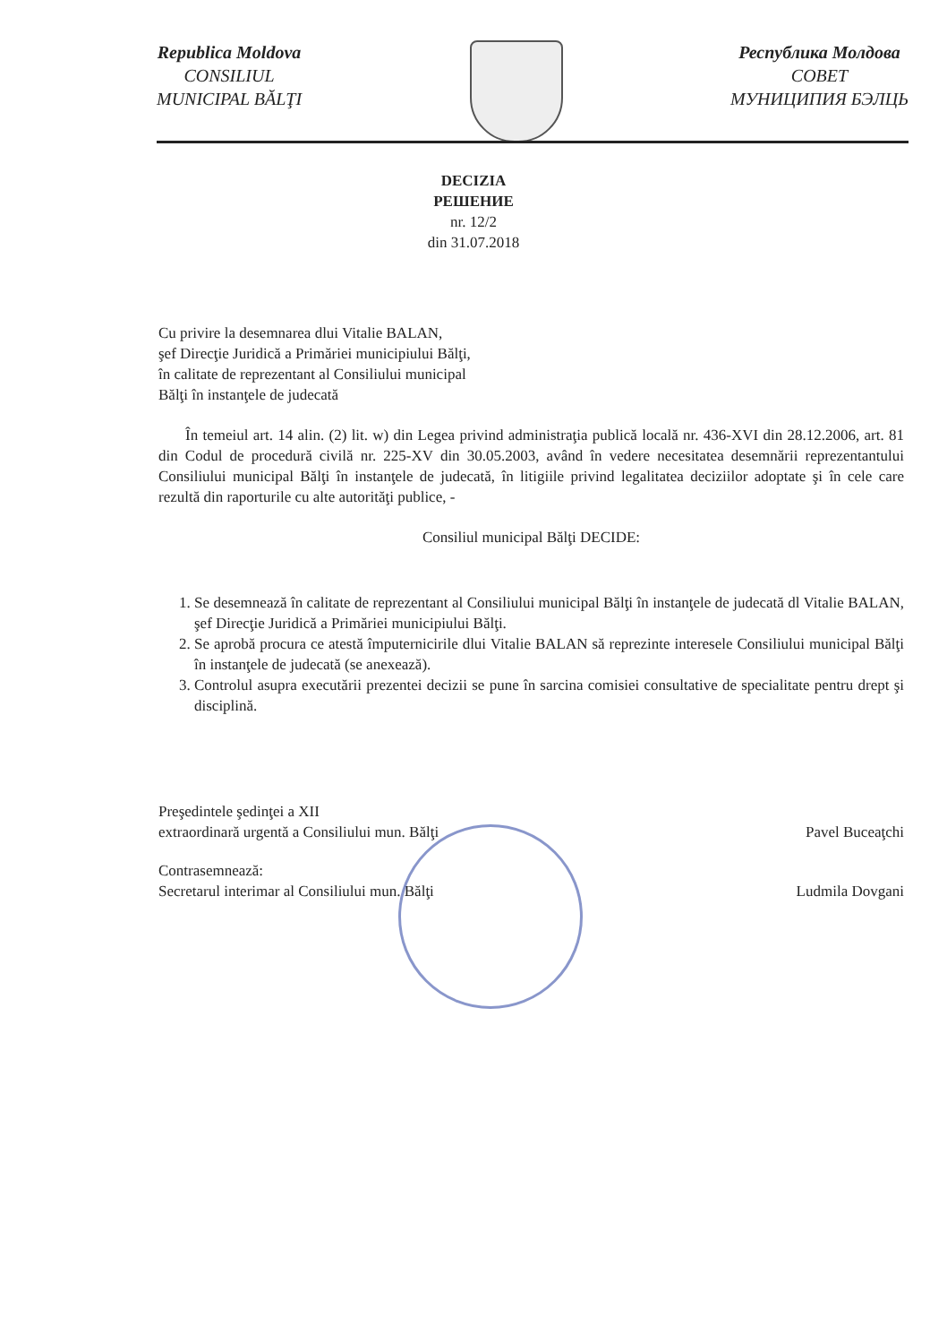Republica Moldova
CONSILIUL
MUNICIPAL BĂLŢI
Республика Молдова
СОВЕТ
МУНИЦИПИЯ БЭЛЦЬ
DECIZIA
РЕШЕНИЕ
nr. 12/2
din 31.07.2018
Cu privire la desemnarea dlui Vitalie BALAN,
şef Direcţie Juridică a Primăriei municipiului Bălţi,
în calitate de reprezentant al Consiliului municipal
Bălţi în instanţele de judecată
În temeiul art. 14 alin. (2) lit. w) din Legea privind administraţia publică locală nr. 436-XVI din 28.12.2006, art. 81 din Codul de procedură civilă nr. 225-XV din 30.05.2003, având în vedere necesitatea desemnării reprezentantului Consiliului municipal Bălţi în instanţele de judecată, în litigiile privind legalitatea deciziilor adoptate şi în cele care rezultă din raporturile cu alte autorităţi publice, -
Consiliul municipal Bălţi DECIDE:
1. Se desemnează în calitate de reprezentant al Consiliului municipal Bălţi în instanţele de judecată dl Vitalie BALAN, şef Direcţie Juridică a Primăriei municipiului Bălţi.
2. Se aprobă procura ce atestă împuternicirile dlui Vitalie BALAN să reprezinte interesele Consiliului municipal Bălţi în instanţele de judecată (se anexează).
3. Controlul asupra executării prezentei decizii se pune în sarcina comisiei consultative de specialitate pentru drept şi disciplină.
Preşedintele şedinţei a XII
extraordinară urgentă a Consiliului mun. Bălţi
Pavel Buceaţchi
Contrasemnează:
Secretarul interimar al Consiliului mun. Bălţi
Ludmila Dovgani